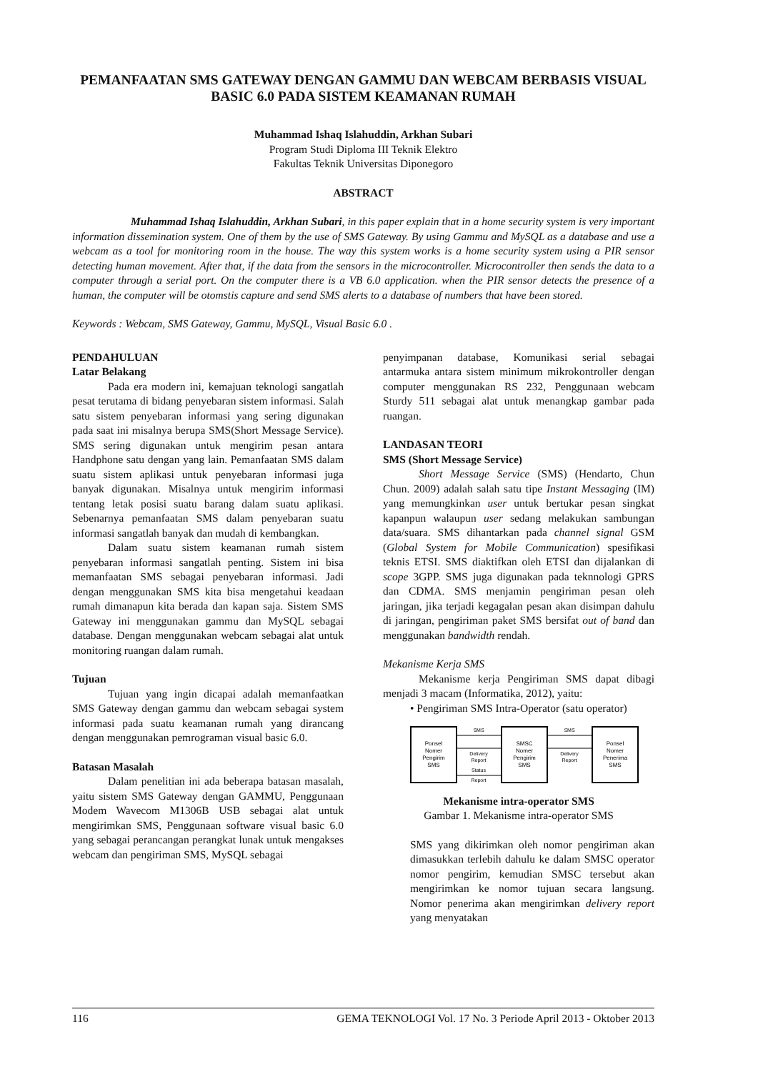PEMANFAATAN SMS GATEWAY DENGAN GAMMU DAN WEBCAM BERBASIS VISUAL BASIC 6.0 PADA SISTEM KEAMANAN RUMAH
Muhammad Ishaq Islahuddin, Arkhan Subari
Program Studi Diploma III Teknik Elektro
Fakultas Teknik Universitas Diponegoro
ABSTRACT
Muhammad Ishaq Islahuddin, Arkhan Subari, in this paper explain that in a home security system is very important information dissemination system. One of them by the use of SMS Gateway. By using Gammu and MySQL as a database and use a webcam as a tool for monitoring room in the house. The way this system works is a home security system using a PIR sensor detecting human movement. After that, if the data from the sensors in the microcontroller. Microcontroller then sends the data to a computer through a serial port. On the computer there is a VB 6.0 application. when the PIR sensor detects the presence of a human, the computer will be otomstis capture and send SMS alerts to a database of numbers that have been stored.
Keywords : Webcam, SMS Gateway, Gammu, MySQL, Visual Basic 6.0 .
PENDAHULUAN
Latar Belakang
Pada era modern ini, kemajuan teknologi sangatlah pesat terutama di bidang penyebaran sistem informasi. Salah satu sistem penyebaran informasi yang sering digunakan pada saat ini misalnya berupa SMS(Short Message Service). SMS sering digunakan untuk mengirim pesan antara Handphone satu dengan yang lain. Pemanfaatan SMS dalam suatu sistem aplikasi untuk penyebaran informasi juga banyak digunakan. Misalnya untuk mengirim informasi tentang letak posisi suatu barang dalam suatu aplikasi. Sebenarnya pemanfaatan SMS dalam penyebaran suatu informasi sangatlah banyak dan mudah di kembangkan.
Dalam suatu sistem keamanan rumah sistem penyebaran informasi sangatlah penting. Sistem ini bisa memanfaatan SMS sebagai penyebaran informasi. Jadi dengan menggunakan SMS kita bisa mengetahui keadaan rumah dimanapun kita berada dan kapan saja. Sistem SMS Gateway ini menggunakan gammu dan MySQL sebagai database. Dengan menggunakan webcam sebagai alat untuk monitoring ruangan dalam rumah.
Tujuan
Tujuan yang ingin dicapai adalah memanfaatkan SMS Gateway dengan gammu dan webcam sebagai system informasi pada suatu keamanan rumah yang dirancang dengan menggunakan pemrograman visual basic 6.0.
Batasan Masalah
Dalam penelitian ini ada beberapa batasan masalah, yaitu sistem SMS Gateway dengan GAMMU, Penggunaan Modem Wavecom M1306B USB sebagai alat untuk mengirimkan SMS, Penggunaan software visual basic 6.0 yang sebagai perancangan perangkat lunak untuk mengakses webcam dan pengiriman SMS, MySQL sebagai
penyimpanan database, Komunikasi serial sebagai antarmuka antara sistem minimum mikrokontroller dengan computer menggunakan RS 232, Penggunaan webcam Sturdy 511 sebagai alat untuk menangkap gambar pada ruangan.
LANDASAN TEORI
SMS (Short Message Service)
Short Message Service (SMS) (Hendarto, Chun Chun. 2009) adalah salah satu tipe Instant Messaging (IM) yang memungkinkan user untuk bertukar pesan singkat kapanpun walaupun user sedang melakukan sambungan data/suara. SMS dihantarkan pada channel signal GSM (Global System for Mobile Communication) spesifikasi teknis ETSI. SMS diaktifkan oleh ETSI dan dijalankan di scope 3GPP. SMS juga digunakan pada teknnologi GPRS dan CDMA. SMS menjamin pengiriman pesan oleh jaringan, jika terjadi kegagalan pesan akan disimpan dahulu di jaringan, pengiriman paket SMS bersifat out of band dan menggunakan bandwidth rendah.
Mekanisme Kerja SMS
Mekanisme kerja Pengiriman SMS dapat dibagi menjadi 3 macam (Informatika, 2012), yaitu:
• Pengiriman SMS Intra-Operator (satu operator)
Ponsel
Nomer
Pengirim
SMS
SMSC
Nomer
Pengirim
SMS
Ponsel
Nomer
Penerima
SMS
SMS
SMS
Delivery
Report
Delivery
Report
Status
Report
Mekanisme intra-operator SMS
Gambar 1. Mekanisme intra-operator SMS
SMS yang dikirimkan oleh nomor pengiriman akan dimasukkan terlebih dahulu ke dalam SMSC operator nomor pengirim, kemudian SMSC tersebut akan mengirimkan ke nomor tujuan secara langsung. Nomor penerima akan mengirimkan delivery report yang menyatakan
116 GEMA TEKNOLOGI Vol. 17 No. 3 Periode April 2013 - Oktober 2013